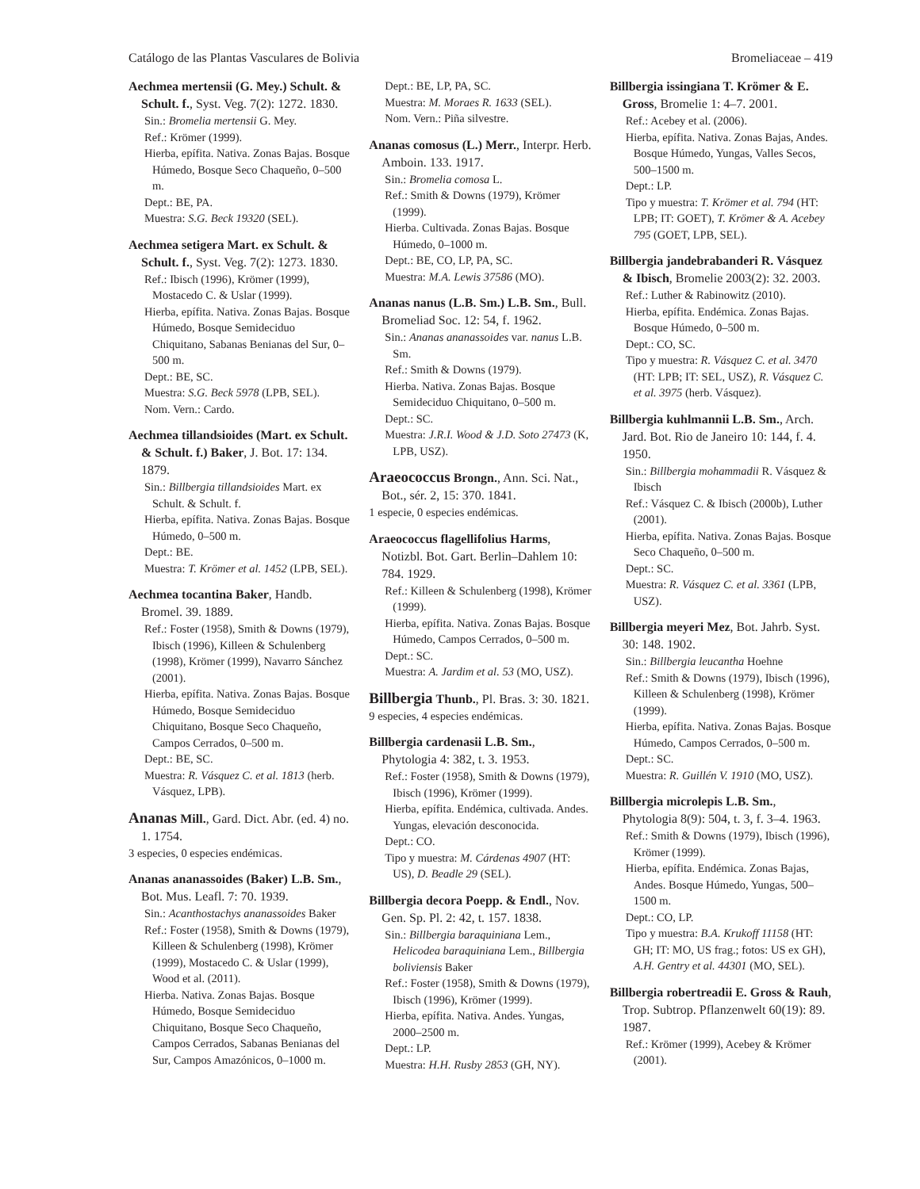Catálogo de las Plantas Vasculares de Bolivia Bromeliaceae – 419
Aechmea mertensii (G. Mey.) Schult. & Schult. f., Syst. Veg. 7(2): 1272. 1830.
Sin.: Bromelia mertensii G. Mey.
Ref.: Krömer (1999).
Hierba, epífita. Nativa. Zonas Bajas. Bosque Húmedo, Bosque Seco Chaqueño, 0–500 m.
Dept.: BE, PA.
Muestra: S.G. Beck 19320 (SEL).
Aechmea setigera Mart. ex Schult. & Schult. f., Syst. Veg. 7(2): 1273. 1830.
Ref.: Ibisch (1996), Krömer (1999), Mostacedo C. & Uslar (1999).
Hierba, epífita. Nativa. Zonas Bajas. Bosque Húmedo, Bosque Semideciduo Chiquitano, Sabanas Benianas del Sur, 0–500 m.
Dept.: BE, SC.
Muestra: S.G. Beck 5978 (LPB, SEL).
Nom. Vern.: Cardo.
Aechmea tillandsioides (Mart. ex Schult. & Schult. f.) Baker, J. Bot. 17: 134. 1879.
Sin.: Billbergia tillandsioides Mart. ex Schult. & Schult. f.
Hierba, epífita. Nativa. Zonas Bajas. Bosque Húmedo, 0–500 m.
Dept.: BE.
Muestra: T. Krömer et al. 1452 (LPB, SEL).
Aechmea tocantina Baker, Handb. Bromel. 39. 1889.
Ref.: Foster (1958), Smith & Downs (1979), Ibisch (1996), Killeen & Schulenberg (1998), Krömer (1999), Navarro Sánchez (2001).
Hierba, epífita. Nativa. Zonas Bajas. Bosque Húmedo, Bosque Semideciduo Chiquitano, Bosque Seco Chaqueño, Campos Cerrados, 0–500 m.
Dept.: BE, SC.
Muestra: R. Vásquez C. et al. 1813 (herb. Vásquez, LPB).
Ananas Mill., Gard. Dict. Abr. (ed. 4) no. 1. 1754.
3 especies, 0 especies endémicas.
Ananas ananassoides (Baker) L.B. Sm., Bot. Mus. Leafl. 7: 70. 1939.
Sin.: Acanthostachys ananassoides Baker
Ref.: Foster (1958), Smith & Downs (1979), Killeen & Schulenberg (1998), Krömer (1999), Mostacedo C. & Uslar (1999), Wood et al. (2011).
Hierba. Nativa. Zonas Bajas. Bosque Húmedo, Bosque Semideciduo Chiquitano, Bosque Seco Chaqueño, Campos Cerrados, Sabanas Benianas del Sur, Campos Amazónicos, 0–1000 m.
Dept.: BE, LP, PA, SC.
Muestra: M. Moraes R. 1633 (SEL).
Nom. Vern.: Piña silvestre.
Ananas comosus (L.) Merr., Interpr. Herb. Amboin. 133. 1917.
Sin.: Bromelia comosa L.
Ref.: Smith & Downs (1979), Krömer (1999).
Hierba. Cultivada. Zonas Bajas. Bosque Húmedo, 0–1000 m.
Dept.: BE, CO, LP, PA, SC.
Muestra: M.A. Lewis 37586 (MO).
Ananas nanus (L.B. Sm.) L.B. Sm., Bull. Bromeliad Soc. 12: 54, f. 1962.
Sin.: Ananas ananassoides var. nanus L.B. Sm.
Ref.: Smith & Downs (1979).
Hierba. Nativa. Zonas Bajas. Bosque Semideciduo Chiquitano, 0–500 m.
Dept.: SC.
Muestra: J.R.I. Wood & J.D. Soto 27473 (K, LPB, USZ).
Araeococcus Brongn., Ann. Sci. Nat., Bot., sér. 2, 15: 370. 1841.
1 especie, 0 especies endémicas.
Araeococcus flagellifolius Harms, Notizbl. Bot. Gart. Berlin–Dahlem 10: 784. 1929.
Ref.: Killeen & Schulenberg (1998), Krömer (1999).
Hierba, epífita. Nativa. Zonas Bajas. Bosque Húmedo, Campos Cerrados, 0–500 m.
Dept.: SC.
Muestra: A. Jardim et al. 53 (MO, USZ).
Billbergia Thunb., Pl. Bras. 3: 30. 1821.
9 especies, 4 especies endémicas.
Billbergia cardenasii L.B. Sm., Phytologia 4: 382, t. 3. 1953.
Ref.: Foster (1958), Smith & Downs (1979), Ibisch (1996), Krömer (1999).
Hierba, epífita. Endémica, cultivada. Andes. Yungas, elevación desconocida.
Dept.: CO.
Tipo y muestra: M. Cárdenas 4907 (HT: US), D. Beadle 29 (SEL).
Billbergia decora Poepp. & Endl., Nov. Gen. Sp. Pl. 2: 42, t. 157. 1838.
Sin.: Billbergia baraquiniana Lem., Helicodea baraquiniana Lem., Billbergia boliviensis Baker
Ref.: Foster (1958), Smith & Downs (1979), Ibisch (1996), Krömer (1999).
Hierba, epífita. Nativa. Andes. Yungas, 2000–2500 m.
Dept.: LP.
Muestra: H.H. Rusby 2853 (GH, NY).
Billbergia issingiana T. Krömer & E. Gross, Bromelie 1: 4–7. 2001.
Ref.: Acebey et al. (2006).
Hierba, epífita. Nativa. Zonas Bajas, Andes. Bosque Húmedo, Yungas, Valles Secos, 500–1500 m.
Dept.: LP.
Tipo y muestra: T. Krömer et al. 794 (HT: LPB; IT: GOET), T. Krömer & A. Acebey 795 (GOET, LPB, SEL).
Billbergia jandebrabanderi R. Vásquez & Ibisch, Bromelie 2003(2): 32. 2003.
Ref.: Luther & Rabinowitz (2010).
Hierba, epífita. Endémica. Zonas Bajas. Bosque Húmedo, 0–500 m.
Dept.: CO, SC.
Tipo y muestra: R. Vásquez C. et al. 3470 (HT: LPB; IT: SEL, USZ), R. Vásquez C. et al. 3975 (herb. Vásquez).
Billbergia kuhlmannii L.B. Sm., Arch. Jard. Bot. Rio de Janeiro 10: 144, f. 4. 1950.
Sin.: Billbergia mohammadii R. Vásquez & Ibisch
Ref.: Vásquez C. & Ibisch (2000b), Luther (2001).
Hierba, epífita. Nativa. Zonas Bajas. Bosque Seco Chaqueño, 0–500 m.
Dept.: SC.
Muestra: R. Vásquez C. et al. 3361 (LPB, USZ).
Billbergia meyeri Mez, Bot. Jahrb. Syst. 30: 148. 1902.
Sin.: Billbergia leucantha Hoehne
Ref.: Smith & Downs (1979), Ibisch (1996), Killeen & Schulenberg (1998), Krömer (1999).
Hierba, epífita. Nativa. Zonas Bajas. Bosque Húmedo, Campos Cerrados, 0–500 m.
Dept.: SC.
Muestra: R. Guillén V. 1910 (MO, USZ).
Billbergia microlepis L.B. Sm., Phytologia 8(9): 504, t. 3, f. 3–4. 1963.
Ref.: Smith & Downs (1979), Ibisch (1996), Krömer (1999).
Hierba, epífita. Endémica. Zonas Bajas, Andes. Bosque Húmedo, Yungas, 500–1500 m.
Dept.: CO, LP.
Tipo y muestra: B.A. Krukoff 11158 (HT: GH; IT: MO, US frag.; fotos: US ex GH), A.H. Gentry et al. 44301 (MO, SEL).
Billbergia robertreadii E. Gross & Rauh, Trop. Subtrop. Pflanzenwelt 60(19): 89. 1987.
Ref.: Krömer (1999), Acebey & Krömer (2001).